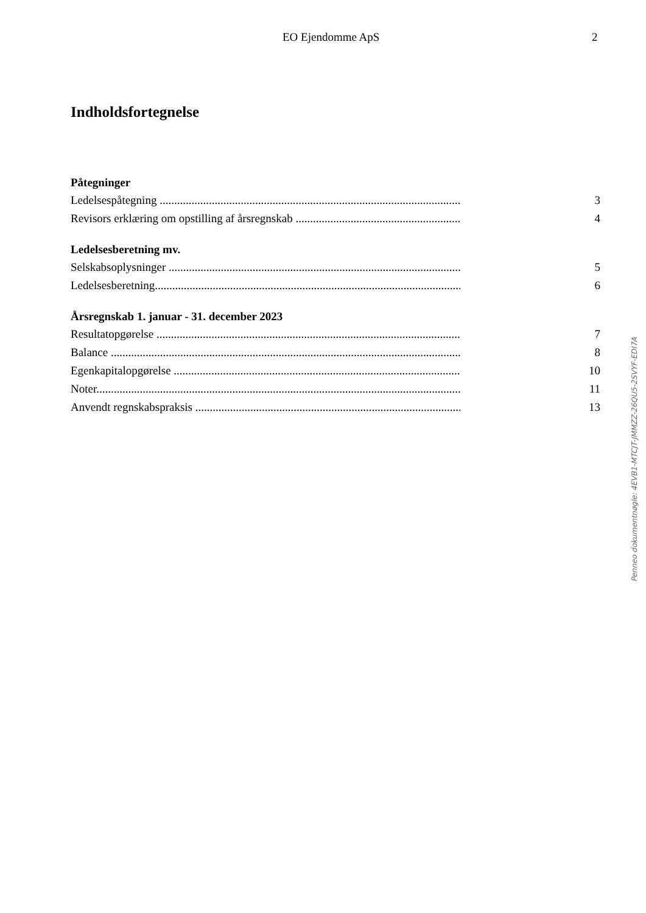EO Ejendomme ApS 2
Indholdsfortegnelse
Påtegninger
Ledelsespåtegning .................................................................................................................. 3
Revisors erklæring om opstilling af årsregnskab .................................................................. 4
Ledelsesberetning mv.
Selskabsoplysninger .............................................................................................................. 5
Ledelsesberetning.................................................................................................................. 6
Årsregnskab 1. januar - 31. december 2023
Resultatopgørelse .................................................................................................................. 7
Balance .................................................................................................................................. 8
Egenkapitalopgørelse ............................................................................................................ 10
Noter....................................................................................................................................... 11
Anvendt regnskabspraksis ..................................................................................................... 13
Penneo dokumentnøgle: 4EVB1-MTCJT-JMMZZ-26QU5-2SVYF-EDI7A